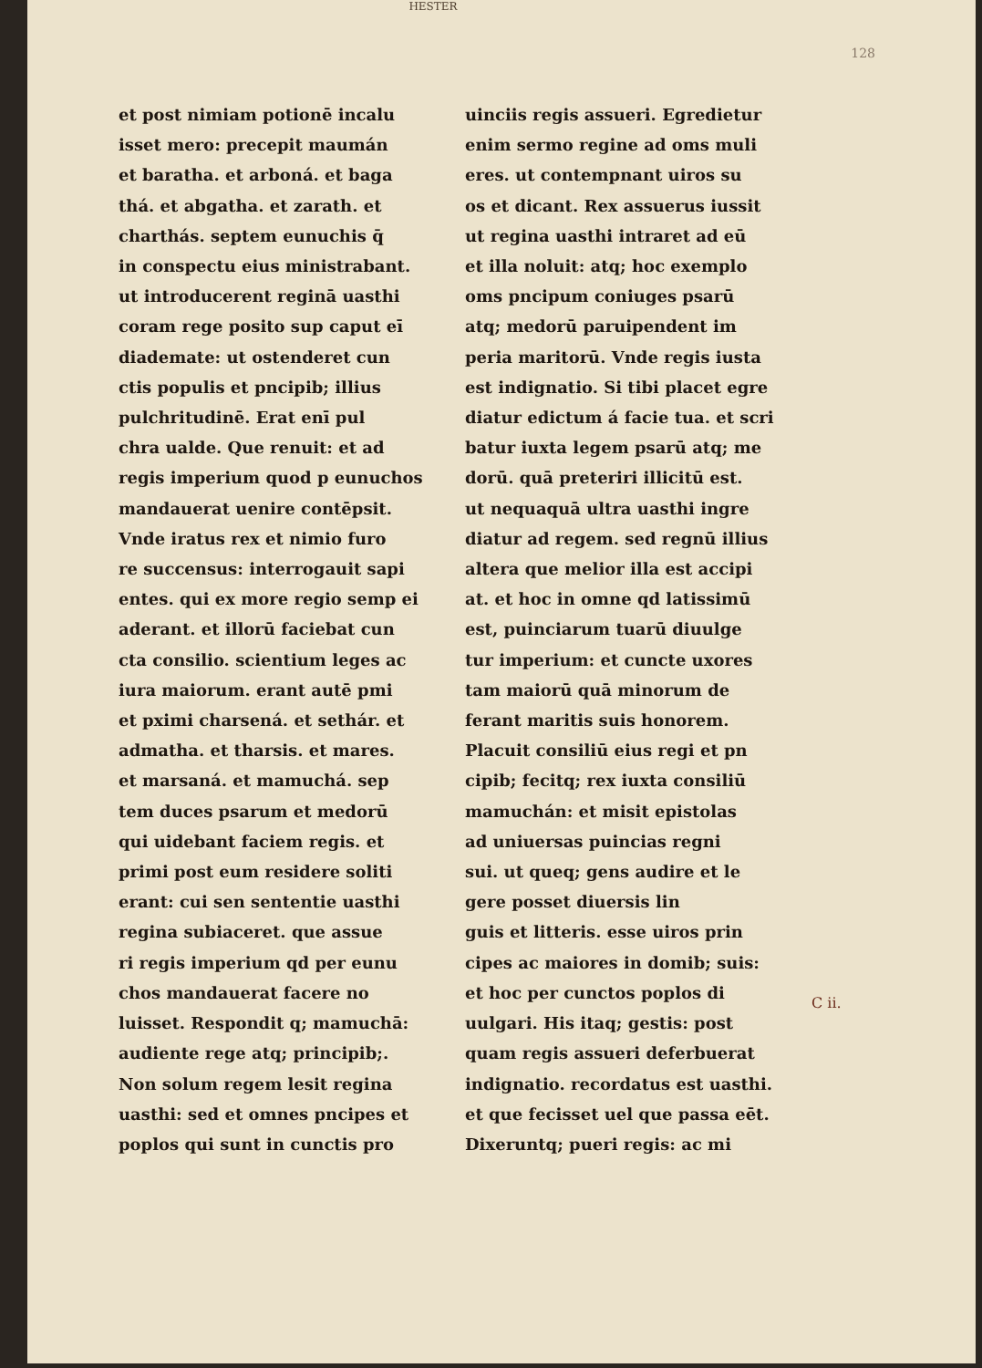HESTER
128
et post nimiam potionē incalu
isset mero: precepit maumán
et baratha. et arboná. et baga
thá. et abgatha. et zarath. et
charthás. septem eunuchis q̄
in conspectu eius ministrabant.
ut introducerent reginā uasthi
coram rege posito sup caput eī
diademate: ut ostenderet cun
ctis populis et pncipib; illius
pulchritudinē. Erat enī pul
chra ualde. Que renuit: et ad
regis imperium quod p eunuchos
mandauerat uenire contēpsit.
Vnde iratus rex et nimio furo
re succensus: interrogauit sapi
entes. qui ex more regio semp ei
aderant. et illorū faciebat cun
cta consilio. scientium leges ac
iura maiorum. erant autē pmi
et pximi charsená. et sethár. et
admatha. et tharsis. et mares.
et marsaná. et mamuchá. sep
tem duces psarum et medorū
qui uidebant faciem regis. et
primi post eum residere soliti
erant: cui sen sententie uasthi
regina subiaceret. que assue
ri regis imperium qd per eunu
chos mandauerat facere no
luisset. Respondit q; mamuchā:
audiente rege atq; principib;.
Non solum regem lesit regina
uasthi: sed et omnes pncipes et
poplos qui sunt in cunctis pro
uinciis regis assueri. Egredietur
enim sermo regine ad oms muli
eres. ut contempnant uiros su
os et dicant. Rex assuerus iussit
ut regina uasthi intraret ad eū
et illa noluit: atq; hoc exemplo
oms pncipum coniuges psarū
atq; medorū paruipendent im
peria maritorū. Vnde regis iusta
est indignatio. Si tibi placet egre
diatur edictum á facie tua. et scri
batur iuxta legem psarū atq; me
dorū. quā preteriri illicitū est.
ut nequaquā ultra uasthi ingre
diatur ad regem. sed regnū illius
altera que melior illa est accipi
at. et hoc in omne qd latissimū
est, puinciarum tuarū diuulge
tur imperium: et cuncte uxores
tam maiorū quā minorum de
ferant maritis suis honorem.
Placuit consiliū eius regi et pn
cipib; fecitq; rex iuxta consiliū
mamuchán: et misit epistolas
ad uniuersas puincias regni
sui. ut queq; gens audire et le
gere posset diuersis lin
guis et litteris. esse uiros prin
cipes ac maiores in domib; suis:
et hoc per cunctos poplos di
uulgari. His itaq; gestis: post
quam regis assueri deferbuerat
indignatio. recordatus est uasthi.
et que fecisset uel que passa eēt.
Dixeruntq; pueri regis: ac mi
C ii.